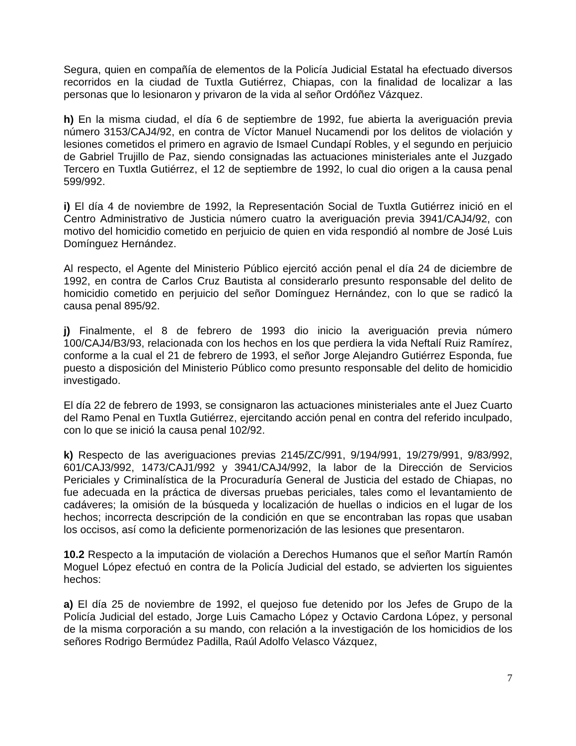Segura, quien en compañía de elementos de la Policía Judicial Estatal ha efectuado diversos recorridos en la ciudad de Tuxtla Gutiérrez, Chiapas, con la finalidad de localizar a las personas que lo lesionaron y privaron de la vida al señor Ordóñez Vázquez.
h) En la misma ciudad, el día 6 de septiembre de 1992, fue abierta la averiguación previa número 3153/CAJ4/92, en contra de Víctor Manuel Nucamendi por los delitos de violación y lesiones cometidos el primero en agravio de Ismael Cundapí Robles, y el segundo en perjuicio de Gabriel Trujillo de Paz, siendo consignadas las actuaciones ministeriales ante el Juzgado Tercero en Tuxtla Gutiérrez, el 12 de septiembre de 1992, lo cual dio origen a la causa penal 599/992.
i) El día 4 de noviembre de 1992, la Representación Social de Tuxtla Gutiérrez inició en el Centro Administrativo de Justicia número cuatro la averiguación previa 3941/CAJ4/92, con motivo del homicidio cometido en perjuicio de quien en vida respondió al nombre de José Luis Domínguez Hernández.
Al respecto, el Agente del Ministerio Público ejercitó acción penal el día 24 de diciembre de 1992, en contra de Carlos Cruz Bautista al considerarlo presunto responsable del delito de homicidio cometido en perjuicio del señor Domínguez Hernández, con lo que se radicó la causa penal 895/92.
j) Finalmente, el 8 de febrero de 1993 dio inicio la averiguación previa número 100/CAJ4/B3/93, relacionada con los hechos en los que perdiera la vida Neftalí Ruiz Ramírez, conforme a la cual el 21 de febrero de 1993, el señor Jorge Alejandro Gutiérrez Esponda, fue puesto a disposición del Ministerio Público como presunto responsable del delito de homicidio investigado.
El día 22 de febrero de 1993, se consignaron las actuaciones ministeriales ante el Juez Cuarto del Ramo Penal en Tuxtla Gutiérrez, ejercitando acción penal en contra del referido inculpado, con lo que se inició la causa penal 102/92.
k) Respecto de las averiguaciones previas 2145/ZC/991, 9/194/991, 19/279/991, 9/83/992, 601/CAJ3/992, 1473/CAJ1/992 y 3941/CAJ4/992, la labor de la Dirección de Servicios Periciales y Criminalística de la Procuraduría General de Justicia del estado de Chiapas, no fue adecuada en la práctica de diversas pruebas periciales, tales como el levantamiento de cadáveres; la omisión de la búsqueda y localización de huellas o indicios en el lugar de los hechos; incorrecta descripción de la condición en que se encontraban las ropas que usaban los occisos, así como la deficiente pormenorización de las lesiones que presentaron.
10.2 Respecto a la imputación de violación a Derechos Humanos que el señor Martín Ramón Moguel López efectuó en contra de la Policía Judicial del estado, se advierten los siguientes hechos:
a) El día 25 de noviembre de 1992, el quejoso fue detenido por los Jefes de Grupo de la Policía Judicial del estado, Jorge Luis Camacho López y Octavio Cardona López, y personal de la misma corporación a su mando, con relación a la investigación de los homicidios de los señores Rodrigo Bermúdez Padilla, Raúl Adolfo Velasco Vázquez,
7